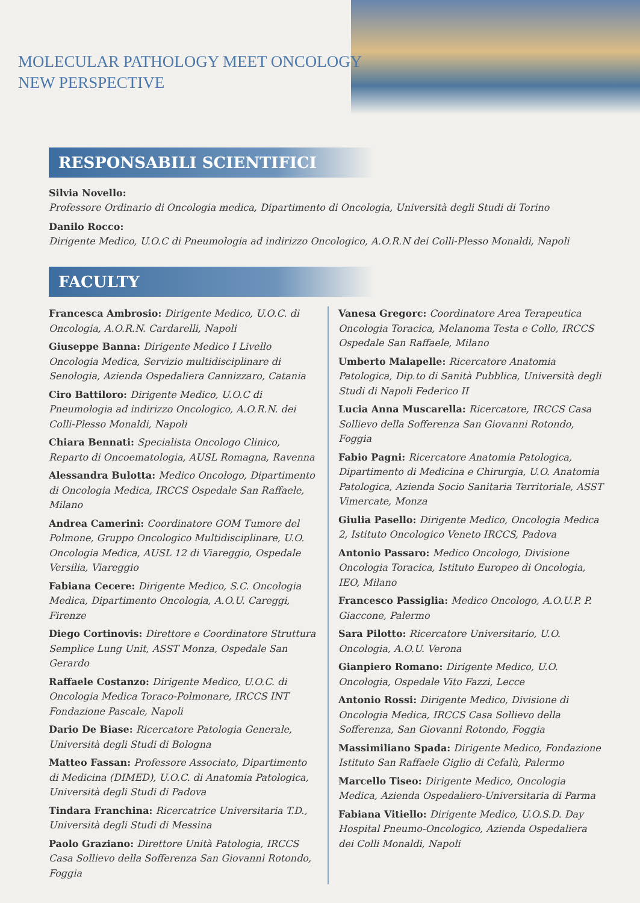MOLECULAR PATHOLOGY MEET ONCOLOGY
NEW PERSPECTIVE
RESPONSABILI SCIENTIFICI
Silvia Novello:
Professore Ordinario di Oncologia medica, Dipartimento di Oncologia, Università degli Studi di Torino
Danilo Rocco:
Dirigente Medico, U.O.C di Pneumologia ad indirizzo Oncologico, A.O.R.N dei Colli-Plesso Monaldi, Napoli
FACULTY
Francesca Ambrosio: Dirigente Medico, U.O.C. di Oncologia, A.O.R.N. Cardarelli, Napoli
Giuseppe Banna: Dirigente Medico I Livello Oncologia Medica, Servizio multidisciplinare di Senologia, Azienda Ospedaliera Cannizzaro, Catania
Ciro Battiloro: Dirigente Medico, U.O.C di Pneumologia ad indirizzo Oncologico, A.O.R.N. dei Colli-Plesso Monaldi, Napoli
Chiara Bennati: Specialista Oncologo Clinico, Reparto di Oncoematologia, AUSL Romagna, Ravenna
Alessandra Bulotta: Medico Oncologo, Dipartimento di Oncologia Medica, IRCCS Ospedale San Raffaele, Milano
Andrea Camerini: Coordinatore GOM Tumore del Polmone, Gruppo Oncologico Multidisciplinare, U.O. Oncologia Medica, AUSL 12 di Viareggio, Ospedale Versilia, Viareggio
Fabiana Cecere: Dirigente Medico, S.C. Oncologia Medica, Dipartimento Oncologia, A.O.U. Careggi, Firenze
Diego Cortinovis: Direttore e Coordinatore Struttura Semplice Lung Unit, ASST Monza, Ospedale San Gerardo
Raffaele Costanzo: Dirigente Medico, U.O.C. di Oncologia Medica Toraco-Polmonare, IRCCS INT Fondazione Pascale, Napoli
Dario De Biase: Ricercatore Patologia Generale, Università degli Studi di Bologna
Matteo Fassan: Professore Associato, Dipartimento di Medicina (DIMED), U.O.C. di Anatomia Patologica, Università degli Studi di Padova
Tindara Franchina: Ricercatrice Universitaria T.D., Università degli Studi di Messina
Paolo Graziano: Direttore Unità Patologia, IRCCS Casa Sollievo della Sofferenza San Giovanni Rotondo, Foggia
Vanesa Gregorc: Coordinatore Area Terapeutica Oncologia Toracica, Melanoma Testa e Collo, IRCCS Ospedale San Raffaele, Milano
Umberto Malapelle: Ricercatore Anatomia Patologica, Dip.to di Sanità Pubblica, Università degli Studi di Napoli Federico II
Lucia Anna Muscarella: Ricercatore, IRCCS Casa Sollievo della Sofferenza San Giovanni Rotondo, Foggia
Fabio Pagni: Ricercatore Anatomia Patologica, Dipartimento di Medicina e Chirurgia, U.O. Anatomia Patologica, Azienda Socio Sanitaria Territoriale, ASST Vimercate, Monza
Giulia Pasello: Dirigente Medico, Oncologia Medica 2, Istituto Oncologico Veneto IRCCS, Padova
Antonio Passaro: Medico Oncologo, Divisione Oncologia Toracica, Istituto Europeo di Oncologia, IEO, Milano
Francesco Passiglia: Medico Oncologo, A.O.U.P. P. Giaccone, Palermo
Sara Pilotto: Ricercatore Universitario, U.O. Oncologia, A.O.U. Verona
Gianpiero Romano: Dirigente Medico, U.O. Oncologia, Ospedale Vito Fazzi, Lecce
Antonio Rossi: Dirigente Medico, Divisione di Oncologia Medica, IRCCS Casa Sollievo della Sofferenza, San Giovanni Rotondo, Foggia
Massimiliano Spada: Dirigente Medico, Fondazione Istituto San Raffaele Giglio di Cefalù, Palermo
Marcello Tiseo: Dirigente Medico, Oncologia Medica, Azienda Ospedaliero-Universitaria di Parma
Fabiana Vitiello: Dirigente Medico, U.O.S.D. Day Hospital Pneumo-Oncologico, Azienda Ospedaliera dei Colli Monaldi, Napoli